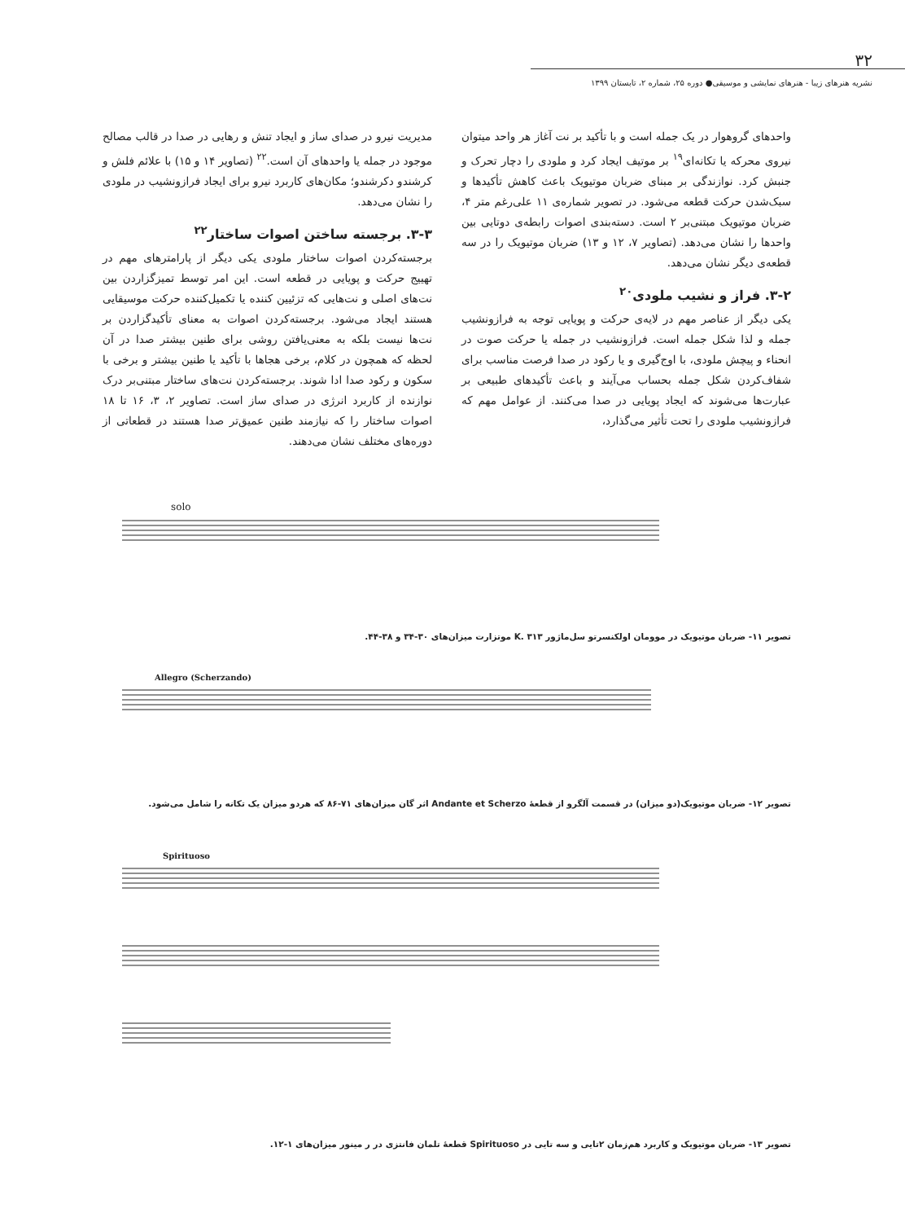۳۲
نشریه هنرهای زیبا - هنرهای نمایشی و موسیقی● دوره ۲۵، شماره ۲، تابستان ۱۳۹۹
واحدهای گروهوار در یک جمله است و با تأکید بر نت آغاز هر واحد میتوان نیروی محرکه یا تکانه‌ای<sup>۱۹</sup> بر موتیف ایجاد کرد و ملودی را دچار تحرک و جنبش کرد. نوازندگی بر مبنای ضربان موتیویک باعث کاهش تأکیدها و سبک‌شدن حرکت قطعه می‌شود. در تصویر شماره‌ی ۱۱ علی‌رغم متر ۴، ضربان موتیویک مبتنی‌بر ۲ است. دسته‌بندی اصوات رابطه‌ی دوتایی بین واحدها را نشان می‌دهد. (تصاویر ۷، ۱۲ و ۱۳) ضربان موتیویک را در سه قطعه‌ی دیگر نشان می‌دهد.
۳-۲. فراز و نشیب ملودی<sup>۲۰</sup>
یکی دیگر از عناصر مهم در لایه‌ی حرکت و پویایی توجه به فرازونشیب جمله و لذا شکل جمله است. فرازونشیب در جمله یا حرکت صوت در انحناء و پیچش ملودی، با اوج‌گیری و یا رکود در صدا فرصت مناسب برای شفاف‌کردن شکل جمله بحساب می‌آیند و باعث تأکیدهای طبیعی بر عبارت‌ها می‌شوند که ایجاد پویایی در صدا می‌کنند. از عوامل مهم که فرازونشیب ملودی را تحت تأثیر می‌گذارد،
مدیریت نیرو در صدای ساز و ایجاد تنش و رهایی در صدا در قالب مصالح موجود در جمله یا واحدهای آن است.<sup>۲۲</sup> (تصاویر ۱۴ و ۱۵) با علائم فلش و کرشندو دکرشندو؛ مکان‌های کاربرد نیرو برای ایجاد فرازونشیب در ملودی را نشان می‌دهد.
۳-۳. برجسته ساختن اصوات ساختار<sup>۲۲</sup>
برجسته‌کردن اصوات ساختار ملودی یکی دیگر از پارامترهای مهم در تهییج حرکت و پویایی در قطعه است. این امر توسط تمیزگزاردن بین نت‌های اصلی و نت‌هایی که تزئیین کننده یا تکمیل‌کننده حرکت موسیقایی هستند ایجاد می‌شود. برجسته‌کردن اصوات به معنای تأکیدگزاردن بر نت‌ها نیست بلکه به معنی‌یافتن روشی برای طنین بیشتر صدا در آن لحظه که همچون در کلام، برخی هجاها با تأکید یا طنین بیشتر و برخی با سکون و رکود صدا ادا شوند. برجسته‌کردن نت‌های ساختار مبتنی‌بر درک نوازنده از کاربرد انرژی در صدای ساز است. تصاویر ۲، ۳، ۱۶ تا ۱۸ اصوات ساختار را که نیازمند طنین عمیق‌تر صدا هستند در قطعاتی از دوره‌های مختلف نشان می‌دهند.
solo
تصویر ۱۱- ضربان موتیویک در موومان اولکنسرتو سل‌ماژور K. ۳۱۳ موتزارت میزان‌های ۳۰-۳۴ و ۳۸-۴۴.
Allegro (Scherzando)
تصویر ۱۲- ضربان موتیویک(دو میزان) در قسمت آلگرو از قطعهٔ Andante et Scherzo اثر گان میزان‌های ۷۱-۸۶ که هردو میزان یک تکانه را شامل می‌شود.
Spirituoso
تصویر ۱۳- ضربان موتیویک و کاربرد هم‌زمان ۲تایی و سه تایی در Spirituoso قطعهٔ تلمان فانتزی در ر مینور میزان‌های ۱-۱۲.